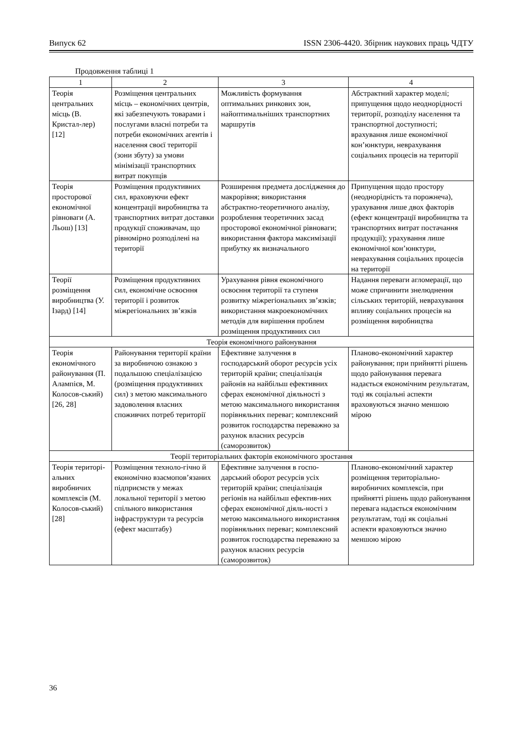Випуск 62 ISSN 2306-4420. Збірник наукових праць ЧДТУ
Продовження таблиці 1
| 1 | 2 | 3 | 4 |
| --- | --- | --- | --- |
| Теорія центральних місць (В. Кристал-лер) [12] | Розміщення центральних місць – економічних центрів, які забезпечують товарами і послугами власні потреби та потреби економічних агентів і населення своєї території (зони збуту) за умови мінімізації транспортних витрат покупців | Можливість формування оптимальних ринкових зон, найоптимальніших транспортних маршрутів | Абстрактний характер моделі; припущення щодо неоднорідності території, розподілу населення та транспортної доступності; врахування лише економічної кон’юнктури, неврахування соціальних процесів на території |
| Теорія просторової економічної рівноваги (А. Льош) [13] | Розміщення продуктивних сил, враховуючи ефект концентрації виробництва та транспортних витрат доставки продукції споживачам, що рівномірно розподілені на території | Розширення предмета дослідження до макрорівня; використання абстрактно-теоретичного аналізу, розроблення теоретичних засад просторової економічної рівноваги; використання фактора максимізації прибутку як визначального | Припущення щодо простору (неоднорідність та порожнеча), урахування лише двох факторів (ефект концентрації виробництва та транспортних витрат постачання продукції); урахування лише економічної кон’юнктури, неврахування соціальних процесів на території |
| Теорії розміщення виробництва (У. Ізард) [14] | Розміщення продуктивних сил, економічне освоєння території і розвиток міжрегіональних зв’язків | Урахування рівня економічного освоєння території та ступеня розвитку міжрегіональних зв’язків; використання макроекономічних методів для вирішення проблем розміщення продуктивних сил | Надання переваги агломерації, що може спричинити знелюднення сільських територій, неврахування впливу соціальних процесів на розміщення виробництва |
| Теорія економічного районування | | | |
| Теорія економічного районування (П. Алампієв, М. Колосов-ський) [26, 28] | Районування території країни за виробничою ознакою з подальшою спеціалізацією (розміщення продуктивних сил) з метою максимального задоволення власних споживчих потреб території | Ефективне залучення в господарський оборот ресурсів усіх територій країни; спеціалізація районів на найбільш ефективних сферах економічної діяльності з метою максимального використання порівняльних переваг; комплексний розвиток господарства переважно за рахунок власних ресурсів (саморозвиток) | Планово-економічний характер районування; при прийнятті рішень щодо районування перевага надається економічним результатам, тоді як соціальні аспекти враховуються значно меншою мірою |
| Теорії територіальних факторів економічного зростання | | | |
| Теорія територі-альних виробничих комплексів (М. Колосов-ський) [28] | Розміщення техноло-гічно й економічно взаємопов’язаних підприємств у межах локальної території з метою спільного використання інфраструктури та ресурсів (ефект масштабу) | Ефективне залучення в госпо-дарський оборот ресурсів усіх територій країни; спеціалізація регіонів на найбільш ефектив-них сферах економічної діяль-ності з метою максимального використання порівняльних переваг; комплексний розвиток господарства переважно за рахунок власних ресурсів (саморозвиток) | Планово-економічний характер розміщення територіально-виробничих комплексів, при прийнятті рішень щодо районування перевага надається економічним результатам, тоді як соціальні аспекти враховуються значно меншою мірою |
36